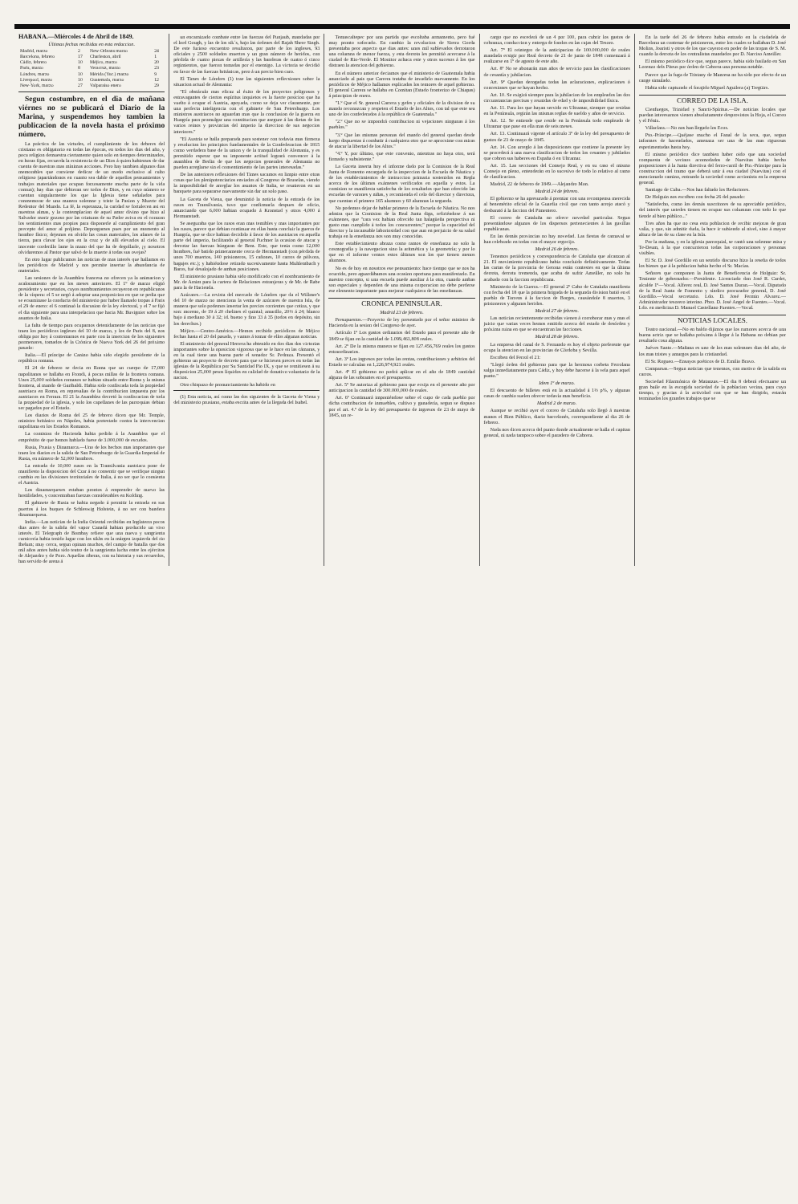HABANA.—Miércoles 4 de Abril de 1849.
Últimas fechas recibidas en esta redaccion.
| Madrid, marzo | 2 | New-Orleans marzo | 24 |
| Barcelona, febrero | 17 | Charleston, abril | 1 |
| Cádiz, febrero | 10 | Méjico, marzo | 20 |
| Paris, marzo | 8 | Veracruz, marzo | 23 |
| Lóndres, marzo | 10 | Mérida (Yuc.) marzo | 9 |
| Liverpool, marzo | 10 | Guatemala, marzo | 12 |
| New-York, marzo | 27 | Valparaiso enero | 29 |
Segun costumbre, en el dia de mañana viérnes no se publicará el Diario de la Marina, y suspendemos hoy tambien la publicacion de la novela hasta el próximo número.
La práctica de las virtudes, el cumplimiento de los deberes del cristiano es obligatorio en todas las épocas, en todos los dias del año, y poca religion demuestra ciertamente quien solo en tiempos determinados, en horas fijas, recuerda la ecsistencia de un Dios á quien habiemos de dar cuenta de nuestras mas mínimas acciones. Pero hay tambien algunos dias memorables que conviene dedicar de un modo esclusivo al culto religioso (apartándonos en cuanto sea dable de aquellos pensamientos y trabajos materiales que ocupan forzosamente mucha parte de la vida comun); hay dias que debieran ser todos de Dios, y en cuyo número se cuentan singularmente los que la Iglesia tiene señalados para conmemorar de una manera solemne y triste la Pasion y Muerte del Redentor del Mundo. La fé, la esperanza, la caridad se fortalecen asi en nuestras almas, y la contemplacion de aquel amor divino que hizo al Salvador morir gozoso por las criaturas de su Padre aviva en el corazon los sentimientos mas propios para disponerle al cumplimiento del gran precepto del amor al prójimo. Depongamos pues por un momento al hombre físico; dejemos en olvido las cosas materiales, los afanes de la tierra, para clavar los ojos en la cruz y de allí elevarlos al cielo. El inocente corderillo lame la mano del que ha de degollarle, ¡y nosotros olvidaremos al Pastor que salvó de la muerte á todas sus ovejas?
En otro lugar publicamos las noticias de mas interés que hallamos en los periódicos de Madrid y nos permite insertar la abundancia de materiales.
Las sesiones de la Asamblea francesa no ofrecen ya la animacion y acaloramiento que en los meses anteriores. El 1º de marzo eligió presidente y secretarios, cuyos nombramientos recayeron en republicanos de la víspera: el 5 se negó á adoptar una proposicion en que se pedia que se ecsaminase la conducta del ministerio por haber llamado tropas á Paris el 29 de enero: el 6 continuó la discusion de la ley electoral, y el 7 se fijó el dia siguiente para una interpelacion que hacia Mr. Buvignier sobre los asuntos de Italia.
La falta de tiempo para ocuparnos detenidamente de las noticias que traen los periódicos ingleses del 10 de marzo, y los de Paris del 8, nos obliga por hoy á contentarnos en parte con la insercion de los siguientes pormenores, tomados de la Crónica de Nueva York del 26 del próximo pasado:
Italia.—El príncipe de Canino habia sido elegido presidente de la república romana.
El 24 de febrero se decia en Roma que un cuerpo de 17,000 napolitanos se hallaba en Frondi, á pocas millas de la frontera romana. Unos 25,000 soldados romanos se habian situado entre Roma y la misma frontera, al mando de Garibaldi. Habia sido confiscada toda la propiedad austriaca en Roma, en represalias de la contribucion impuesta por los austriacos en Ferrara. El 21 la Asamblea decretó la confiscacion de toda la propiedad de la iglesia, y solo los capellanes de las parroquias debian ser pagados por el Estado.
Los diarios de Roma del 25 de febrero dicen que Mr. Temple, ministro británico en Nápoles, habia protestado contra la intervencion napolitana en los Estados Romanos.
La comision de Hacienda habia pedido á la Asamblea que el empréstito de que hemos hablado fuese de 3.000,000 de escudos.
Rusia, Prusia y Dinamarca.—Uno de los hechos mas importantes que traen los diarios es la salida de San Petersburgo de la Guardia Imperial de Rusia, en número de 52,000 hombres.
La entrada de 10,000 rusos en la Transilvania austriaca pone de manifiesto la disposicion del Czar á no consentir que se verifique ningun cambio en las divisiones territoriales de Italia, á no ser que lo consienta el Austria.
Los dinamarqueses estaban prontos á emprender de nuevo las hostilidades, y concentraban fuerzas considerables en Kolding.
El gabinete de Rusia se habia negado á permitir la entrada en sus puertos á los buques de Schleswig Holstein, á no ser con bandera dinamarquesa.
India.—Las noticias de la India Oriental recibidas en Inglaterra pocos dias antes de la salida del vapor Canadá habian producido un vivo interés. El Telegraph de Bombay refiere que una nueva y sangrienta carnicería habia tenido lugar con los sikhs en la márgen izquierda del rio Ihelum; muy cerca, segun opinan muchos, del campo de batalla que dos mil años antes habia sido teatro de la sangrienta lucha entre los ejércitos de Alejandro y de Poro. Aquellas riberas, con su historia y sus recuerdos, han servido de arena á
un encarnizado combate entre las fuerzas del Punjaub, mandadas por el lord Gough, y las de los sik´s, bajo las órdenes del Rajah Shere Singh. De este furioso encuentro resultaron, por parte de los ingleses, 93 oficiales y 2500 soldados muertos y un gran número de heridos, con pérdida de cuatro piezas de artillería y las banderas de cuatro ó cinco regimientos, que fueron tomadas por el enemigo. La victoria se decidió en favor de las fuerzas británicas, pero á un precio bien caro.
El Times de Lóndres (1) trae las siguientes reflecsiones sobre la situacion actual de Alemania:
"El obstáculo mas eficaz al éxito de los proyectos peligrosos y estravagantes de ciertos espíritus inquietos es la fuerte posicion que ha vuelto á ocupar el Austria, apoyada, como se deja ver claramente, por una perfecta inteligencia con el gabinete de San Petersburgo. Los ministros austriacos no aguardan mas que la conclusion de la guerra en Hungría para promulgar una constitucion que asegure á las dietas de los varios reinos y provincias del imperio la direccion de sus negocios interiores."
"El Austria se halla preparada para sostener con todavia mas firmeza y resolucion los principios fundamentales de la Confederacion de 1815 como verdadera base de la union y de la tranquilidad de Alemania, y es permitido esperar que su imponente actitud logrará convencer á la asamblea de Berlin de que los negocios generales de Alemania no pueden arreglarse sin el consentimiento de las partes interesadas."
De las anteriores reflexiones del Times sacamos en limpio entre otras cosas que los plenipotenciarios enviados al Congreso de Bruselas, viendo la imposibilidad de arreglar los asuntos de Italia, se reunieron en un banquete para separarse nuevamente sin dar un solo paso.
La Gaceta de Viena, que desmintió la noticia de la entrada de los rusos en Transilvania, tuvo que confirmarla despues de oficio, anunciando que 6,000 habian ocupado á Kronstad y otros 4,000 á Hermanstadt.
Se aseguraba que los rusos eran mas temibles y mas importantes por los rusos, parece que debian continuar en ellas hasta concluir la guerra de Hungría, que se dice habian decidido á favor de los austriacos en aquella parte del imperio, facilitando al general Puchner la ocasion de atacar y derrotar las fuerzas húngaras de Bem. Este, que tenia como 12,000 hombres, fué batido primeramente cerca de Hermanstadt (con pérdida de unos 700 muertos, 140 prisioneros, 15 cañones, 10 carros de pólvora, bagajes etc.); y habiéndose retirado sucesivamente hasta Muhlembach y Baros, fué desalojado de ambas posiciones.
El ministerio prusiano habia sido modificado con el nombramiento de Mr. de Arnim para la cartera de Relaciones estranjeras y de Mr. de Rabe para la de Hacienda.
Azúcares.—La revista del mercado de Lóndres que da el Willmer's del 10 de marzo no menciona la venta de azúcares de nuestra Isla, de manera que solo podemos insertar los precios corrientes que cotiza, y que son: moreno, de 19 á 20 chelines el quintal; amarillo, 20½ á 24; blanco bajo á mediano 30 á 32; id. bueno y fino 33 á 35 (todos en depósito, sin los derechos.)
Méjico.—Centro-América.—Hemos recibido periódicos de Méjico fechas hasta el 20 del pasado, y vamos á tomar de ellos algunas noticias.
El ministerio del general Herrera ha obtenido en dos dias dos victorias importantes sobre la oposicion vigorosa que se le hace en las cámaras, y en la cual tiene una buena parte el senador Sr. Pedraza. Presentó el gobierno un proyecto de decreto para que se hiciesen preces en todas las iglesias de la República por Su Santidad Pio IX, y que se remitiesen á su disposicion 25,000 pesos líquidos en calidad de donativo voluntario de la nacion.
Otro chispazo de pronunciamiento ha habido en
(1) Esta noticia, así como las dos siguientes de la Gaceta de Viena y del ministerio prusiano, estaba escrita antes de la llegada del Isabel.
Temascaltepec por una partida que escoltaba armamento, pero fué muy pronto sofocado. En cambio la revolucion de Sierra Gorda presentaba peor aspecto que dias antes: unos mil sublevados derrotaron una columna de menor fuerza, y esta derrota les permitió acercarse á la ciudad de Rio-Verde. El Monitor achaca este y otros sucesos á los que distraen la atencion del gobierno.
En el número anterior deciamos que el ministerio de Guatemala habia anunciado al pais que Carrera trataba de invadirlo nuevamente. En los periódicos de Méjico hallamos esplicados los temores de aquel gobierno. El general Carrera se hallaba en Comitan (Estado fronterizo de Chiapas) á principios de enero.
"1.º Que el Sr. general Carrera y gefes y oficiales de la division de su mando reconozcan y respeten el Estado de los Altos, con tal que este sea uno de los confederados á la república de Guatemala."
"2.º Que no se impondrá contribucion ni vejaciones ningunas á los pueblos."
"3.º Que las mismas personas del mando del general quedan desde luego dispuestas á combatir á cualquiera otro que se aprocsime con miras de atacar la libertad de los Altos."
"4.º Y, por último, que este convenio, mientras no haya otro, será firmado y subsistente."
La Gaceta inserta hoy el informe dado por la Comision de la Real Junta de Fomento encargada de la inspeccion de la Escuela de Náutica y de los establecimientos de instruccion primaria sostenidos en Regla acerca de los últimos exámenes verificados en aquella y estos. La comision se manifiesta satisfecha de los resultados que han ofrecido las escuelas de varones y niñas, y recomienda el celo del director y directora, que cuentan el primero 165 alumnos y 60 alumnas la segunda.
No podemos dejar de hablar primero de la Escuela de Náutica. No nos admira que la Comision de la Real Junta diga, refiriéndose á sus exámenes, que "rara vez habian ofrecido tan halagüeña perspectiva ni gusto mas cumplido á todos los concurrentes;" porque la capacidad del director y la incansable laboriosidad con que aun en perjuicio de su salud trabaja en la enseñanza nos son muy conocidas.
Este establecimiento abraza como ramos de enseñanza no solo la cosmografía y la navegacion sino la aritmética y la geometría; y por lo que en el informe vemos estos últimos son los que tienen menos alumnos.
No es de hoy en nosotros ese pensamiento: hace tiempo que se nos ha ocurrido, pero aguardábamos una ocasion oportuna para manifestarlo. En nuestro concepto, si una escuela puede ausiliar á la otra, cuando ambas son especiales y dependen de una misma corporacion no debe perderse ese elemento importante para mejorar cualquiera de las enseñanzas.
CRONICA PENINSULAR.
Madrid 23 de febrero.
Presupuestos.—Proyecto de ley presentado por el señor ministro de Hacienda en la sesion del Congreso de ayer.
Artículo 1º Los gastos ordinarios del Estado para el presente año de 1849 se fijan en la cantidad de 1.099,461,808 reales.
Art. 2º De la misma manera se fijan en 127.456,769 reales los gastos estraordinarios.
Art. 3º Los ingresos por todas las rentas, contribuciones y arbitrios del Estado se calculan en 1,226,974,921 reales.
Art. 4º El gobierno no podrá aplicar en el año de 1849 cantidad alguna de las sobrantes en el presupuesto.
Art. 5º Se autoriza al gobierno para que ecsija en el presente año por anticipacion la cantidad de 300.000,000 de reales.
Art. 6º Continuará imponiéndose sobre el cupo de cada pueblo por dicha contribucion de inmuebles, cultivo y ganadería, segun se dispuso por el art. 4.º de la ley del presupuesto de ingresos de 23 de mayo de 1845, un re-
cargo que no escederá de un 4 por 100, para cubrir los gastos de cobranza, conduccion y entrega de fondos en las cajas del Tesoro.
Art. 7º El reintegro de la anticipacion de 100.000,000 de reales mandada ecsigir por Real decreto de 21 de junio de 1848 comenzará á realizarse en 1º de agosto de este año.
Art. 8º No se abonarán mas años de servicio para las clasificaciones de cesantía y jubilacion.
Art. 9º Quedan derogadas todas las aclaraciones, esplicaciones ó concesiones que se hayan hecho.
Art. 10. Se exigirá siempre para la jubilacion de los empleados las dos circunstancias precisas y reunidas de edad y de imposibilidad física.
Art. 11. Para los que hayan servido en Ultramar, siempre que residan en la Península, regirán las mismas reglas de sueldo y años de servicio.
Art. 12. Se entiende que reside en la Península todo empleado de Ultramar que pase en ella mas de seis meses.
Art. 13. Continuará vigente el artículo 3º de la ley del presupuesto de gastos de 23 de mayo de 1845.
Art. 14. Con arreglo á las disposiciones que contiene la presente ley se procederá á una nueva clasificacion de todos los cesantes y jubilados que cobren sus haberes en España ó en Ultramar.
Art. 15. Las secciones del Consejo Real, y en su caso el mismo Consejo en pleno, entenderán en lo sucesivo de todo lo relativo al ramo de clasificacion.
Madrid, 22 de febrero de 1849.—Alejandro Mon.
Madrid 24 de febrero.
El gobierno se ha apresurado á premiar con una recompensa merecida al benemérito oficial de la Guardia civil que con tanto arrojo atacó y desbarató á la faccion del Pimentero.
El correo de Cataluña no ofrece novedad particular. Segun presentándose algunos de los dispersos pertenecientes á las gavillas republicanas.
En las demás provincias no hay novedad. Las fiestas de carnaval se han celebrado en todas con el mayor regocijo.
Madrid 26 de febrero.
Tenemos periódicos y correspondencia de Cataluña que alcanzan al 21. El movimiento republicano habia concluido definitivamente. Todas las cartas de la provincia de Gerona están contestes en que la última derrota, derrota tremenda, que acaba de sufrir Ameiller, no solo ha acabado con la faccion republicana.
Ministerio de la Guerra.—El general 2º Cabo de Cataluña manifiesta con fecha del 18 que la primera brigada de la segunda division batió en el pueblo de Torrens á la faccion de Borges, causándole 8 muertos, 3 prisioneros y algunos heridos.
Madrid 27 de febrero.
Las noticias recientemente recibidas vienen á corroborar mas y mas el juicio que varias veces hemos emitido acerca del estado de desórden y próxima ruina en que se encuentran las facciones.
Madrid 28 de febrero.
La empresa del canal de S. Fernando es hoy el objeto preferente que ocupa la atencion en las provincias de Córdoba y Sevilla.
Escriben del Ferrol el 21:
"Llegó órden del gobierno para que la hermosa corbeta Ferrolana salga inmediatamente para Cádiz, y hoy debe hacerse á la vela para aquel punto."
Idem 1º de marzo.
El descuento de billetes está en la actualidad á 1½ p%, y algunas casas de cambio suelen ofrecer todavía mas beneficio.
Madrid 2 de marzo.
Aunque se recibió ayer el correo de Cataluña solo llegó á nuestras manos el Bien Público, diario barcelonés, correspondiente al dia 26 de febrero.
Nada nos dicen acerca del punto donde actualmente se halla el capitan general, ni nada tampoco sobre el paradero de Cabrera.
En la tarde del 26 de febrero habia entrado en la ciudadela de Barcelona un contenar de prisioneros, entre los cuales se hallaban D. José Molins, Joaristi y otros de los que cayeron en poder de las tropas de S. M. cuando la derrota de los centralistas mandados por D. Narciso Ameiller.
El mismo periódico dice que, segun parece, habia sido fusilado en San Lorenzo dels Piteus por órden de Cabrera una persona notable.
Parece que la fuga de Tristany de Manresa no ha sido por efecto de un cange simulado.
Habia sido capturado el forajido Miguel Aguilera (a) Tregüirs.
CORREO DE LA ISLA.
Cienfuegos, Trinidad y Sancti-Spíritus.—De noticias locales que puedan interesarnos vienen absolutamente desprovistos la Hoja, el Correo y el Fénix.
Villaclara.—No nos han llegado los Ecos.
Pto.-Príncipe.—Quéjase mucho el Fanal de la seca, que, segun informes de hacendados, amenaza ser una de las mas rigurosas esperimentadas hasta hoy.
El mismo periódico dice tambien haber oido que una sociedad compuesta de vecinos acomodados de Nuevitas habia hecho proposiciones á la Junta directiva del ferro-carril de Pto.-Príncipe para la construccion del tramo que deberá unir á esa ciudad (Nuevitas) con el mencionado camino, entrando la sociedad como accionista en la empresa general.
Santiago de Cuba.—Nos han faltado los Redactores.
De Holguin nos escriben con fecha 26 del pasado:
"Satisfecho, como los demás suscritores de su apreciable periódico, del interés que ustedes tienen en ocupar sus columnas con todo lo que tiende al bien público..."
Tres años ha que no cesa esta poblacion de recibir mejoras de gran valía, y que, sin admitir duda, la hace ir subiendo al nivel, sino á mayor altura de las de su clase en la Isla.
Por la mañana, y en la iglesia parroquial, se cantó una solemne misa y Te-Deum, á la que concurrieron todas las corporaciones y personas visibles.
El Sr. D. José Gordillo en un sentido discurso hizo la reseña de todos los bienes que á la poblacion habia hecho el Sr. Macías.
Señores que componen la Junta de Beneficencia de Holguin: Sr. Teniente de gobernador.—Presidente. Licenciado don José R. Cardet, alcalde 1º—Vocal. Alferez real, D. José Santos Duran.—Vocal. Diputado de la Real Junta de Fomento y síndico procurador general, D. José Gordillo.—Vocal secretario. Ldo. D. José Fermin Alvarez.—Administrador tesorero interino. Pbro. D. José Angel de Fuentes.—Vocal. Ldo. en medicina D. Manuel Castellano Fuentes.—Vocal.
NOTICIAS LOCALES.
Teatro nacional.—No en baldo dijimos que los rumores acerca de una buena actriz que se hallaba próxima á llegar á la Habana no debian por resultado cosa alguna.
Juéves Santo.—Mañana es uno de los mas solemnes dias del año, de los mas tristes y amargos para la cristiandad.
El Sr. Rogueo.—Ensayos poéticos de D. Emilio Bravo.
Comparsas.—Segun noticias que tenemos, con motivo de la salida en carros.
Sociedad Filarmónica de Matanzas.—El dia 8 deberá efectuarse un gran baile en la escogida sociedad de la poblacion vecina, para cuyo tiempo, y gracias á la actividad con que se han dirigido, estarán terminados los grandes trabajos que se